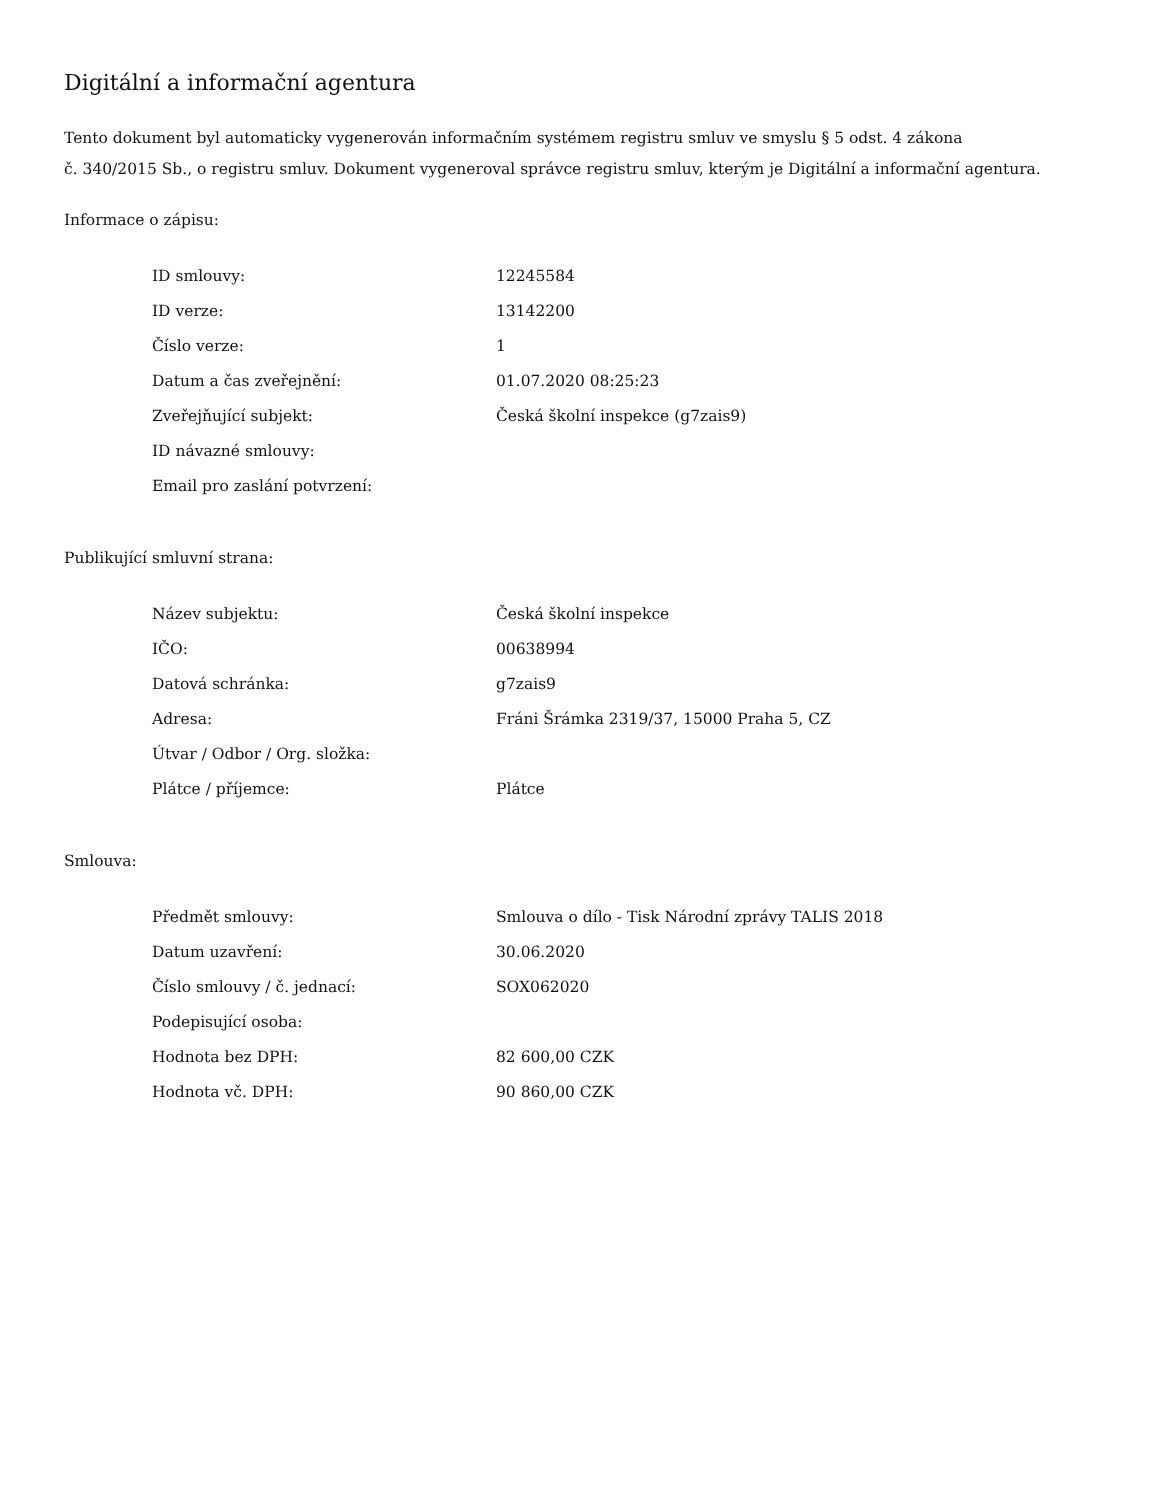Digitální a informační agentura
Tento dokument byl automaticky vygenerován informačním systémem registru smluv ve smyslu § 5 odst. 4 zákona
č. 340/2015 Sb., o registru smluv. Dokument vygeneroval správce registru smluv, kterým je Digitální a informační agentura.
Informace o zápisu:
| ID smlouvy: | 12245584 |
| ID verze: | 13142200 |
| Číslo verze: | 1 |
| Datum a čas zveřejnění: | 01.07.2020 08:25:23 |
| Zveřejňující subjekt: | Česká školní inspekce (g7zais9) |
| ID návazné smlouvy: | |
| Email pro zaslání potvrzení: | |
Publikující smluvní strana:
| Název subjektu: | Česká školní inspekce |
| IČO: | 00638994 |
| Datová schránka: | g7zais9 |
| Adresa: | Fráni Šrámka 2319/37, 15000 Praha 5, CZ |
| Útvar / Odbor / Org. složka: | |
| Plátce / příjemce: | Plátce |
Smlouva:
| Předmět smlouvy: | Smlouva o dílo - Tisk Národní zprávy TALIS 2018 |
| Datum uzavření: | 30.06.2020 |
| Číslo smlouvy / č. jednací: | SOX062020 |
| Podepisující osoba: | |
| Hodnota bez DPH: | 82 600,00 CZK |
| Hodnota vč. DPH: | 90 860,00 CZK |